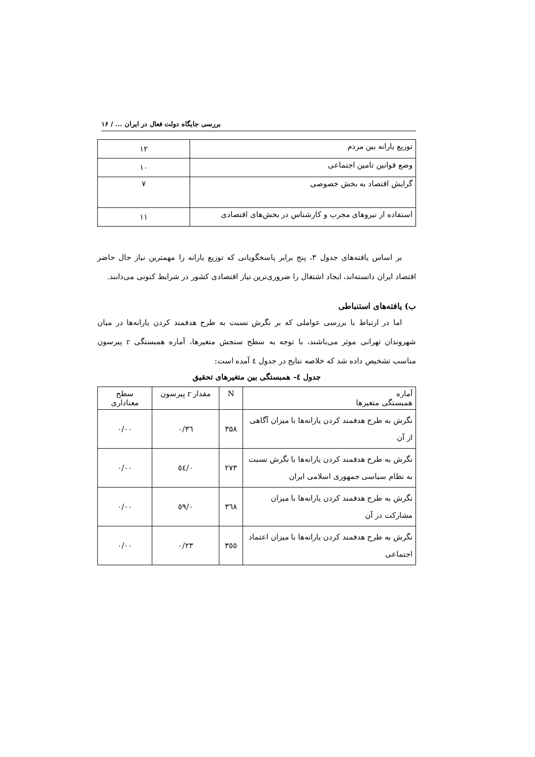بررسی جایگاه دولت فعال در ایران ... / ۱۶
| توزیع یارانه بین مردم | ۱۲ |
| وضع قوانین تامین اجتماعی | ۱۰ |
| گرایش اقتصاد به بخش خصوصی | ۷ |
| استفاده از نیروهای مجرب و کارشناس در بخش‌های اقتصادی | ۱۱ |
بر اساس یافته‌های جدول ۳، پنج برابر پاسخگویانی که توزیع یارانه را مهمترین نیاز حال حاضر اقتصاد ایران دانسته‌اند، ایجاد اشتغال را ضروری‌ترین نیاز اقتصادی کشور در شرایط کنونی می‌دانند.
ب) یافته‌های استنباطی
اما در ارتباط با بررسی عواملی که بر نگرش نسبت به طرح هدفمند کردن یارانه‌ها در میان شهروندان تهرانی موثر می‌باشند، با توجه به سطح سنجش متغیرها، آماره همبستگی r پیرسون مناسب تشخیص داده شد که خلاصه نتایج در جدول ٤ آمده است:
جدول ٤- همبستگی بین متغیرهای تحقیق
| آماره همبستگی متغیرها | N | مقدار r پیرسون | سطح معناداری |
| --- | --- | --- | --- |
| نگرش به طرح هدفمند کردن یارانه‌ها با میزان آگاهی از آن | ۳۵۸ | ۰/۳٦ | ۰/۰۰ |
| نگرش به طرح هدفمند کردن یارانه‌ها با نگرش نسبت به نظام سیاسی جمهوری اسلامی ایران | ۲۷۳ | ۰/٥٤ | ۰/۰۰ |
| نگرش به طرح هدفمند کردن یارانه‌ها با میزان مشارکت در آن | ۳٦۸ | ۰/٥۹ | ۰/۰۰ |
| نگرش به طرح هدفمند کردن یارانه‌ها با میزان اعتماد اجتماعی | ۳٥٥ | ۰/۲۳ | ۰/۰۰ |